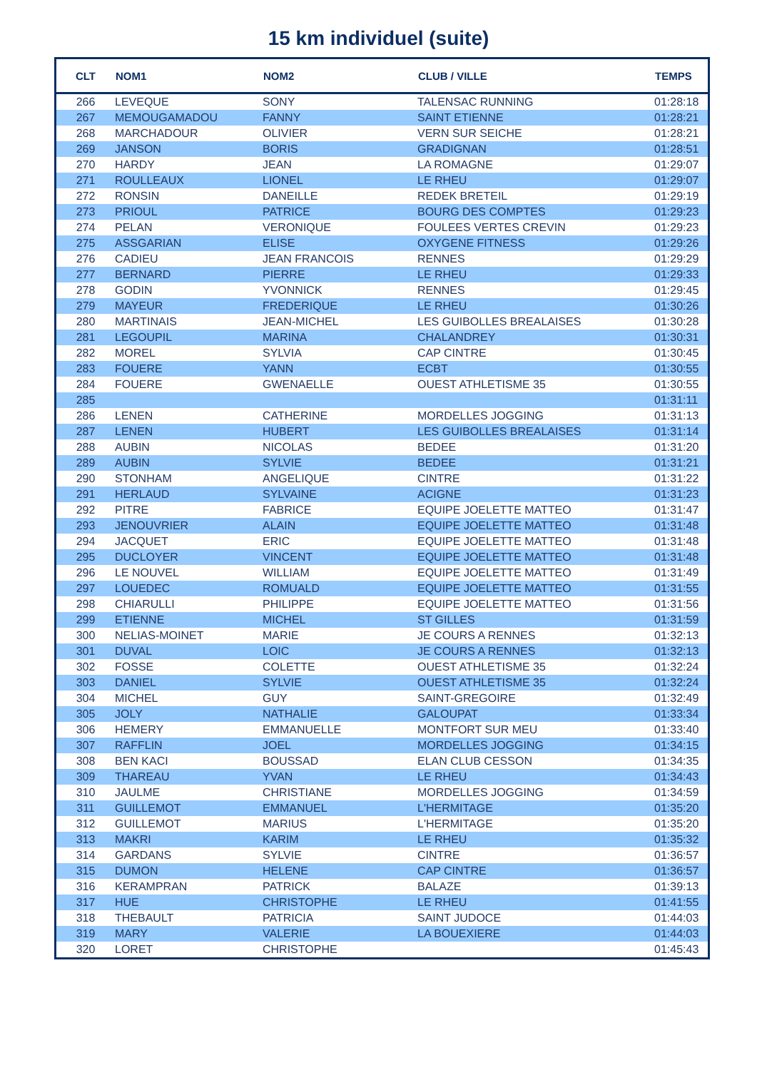15 km individuel (suite)
| CLT | NOM1 | NOM2 | CLUB / VILLE | TEMPS |
| --- | --- | --- | --- | --- |
| 266 | LEVEQUE | SONY | TALENSAC RUNNING | 01:28:18 |
| 267 | MEMOUGAMADOU | FANNY | SAINT ETIENNE | 01:28:21 |
| 268 | MARCHADOUR | OLIVIER | VERN SUR SEICHE | 01:28:21 |
| 269 | JANSON | BORIS | GRADIGNAN | 01:28:51 |
| 270 | HARDY | JEAN | LA ROMAGNE | 01:29:07 |
| 271 | ROULLEAUX | LIONEL | LE RHEU | 01:29:07 |
| 272 | RONSIN | DANEILLE | REDEK BRETEIL | 01:29:19 |
| 273 | PRIOUL | PATRICE | BOURG DES COMPTES | 01:29:23 |
| 274 | PELAN | VERONIQUE | FOULEES VERTES CREVIN | 01:29:23 |
| 275 | ASSGARIAN | ELISE | OXYGENE FITNESS | 01:29:26 |
| 276 | CADIEU | JEAN FRANCOIS | RENNES | 01:29:29 |
| 277 | BERNARD | PIERRE | LE RHEU | 01:29:33 |
| 278 | GODIN | YVONNICK | RENNES | 01:29:45 |
| 279 | MAYEUR | FREDERIQUE | LE RHEU | 01:30:26 |
| 280 | MARTINAIS | JEAN-MICHEL | LES GUIBOLLES BREALAISES | 01:30:28 |
| 281 | LEGOUPIL | MARINA | CHALANDREY | 01:30:31 |
| 282 | MOREL | SYLVIA | CAP CINTRE | 01:30:45 |
| 283 | FOUERE | YANN | ECBT | 01:30:55 |
| 284 | FOUERE | GWENAELLE | OUEST ATHLETISME 35 | 01:30:55 |
| 285 | | | | 01:31:11 |
| 286 | LENEN | CATHERINE | MORDELLES JOGGING | 01:31:13 |
| 287 | LENEN | HUBERT | LES GUIBOLLES BREALAISES | 01:31:14 |
| 288 | AUBIN | NICOLAS | BEDEE | 01:31:20 |
| 289 | AUBIN | SYLVIE | BEDEE | 01:31:21 |
| 290 | STONHAM | ANGELIQUE | CINTRE | 01:31:22 |
| 291 | HERLAUD | SYLVAINE | ACIGNE | 01:31:23 |
| 292 | PITRE | FABRICE | EQUIPE JOELETTE MATTEO | 01:31:47 |
| 293 | JENOUVRIER | ALAIN | EQUIPE JOELETTE MATTEO | 01:31:48 |
| 294 | JACQUET | ERIC | EQUIPE JOELETTE MATTEO | 01:31:48 |
| 295 | DUCLOYER | VINCENT | EQUIPE JOELETTE MATTEO | 01:31:48 |
| 296 | LE NOUVEL | WILLIAM | EQUIPE JOELETTE MATTEO | 01:31:49 |
| 297 | LOUEDEC | ROMUALD | EQUIPE JOELETTE MATTEO | 01:31:55 |
| 298 | CHIARULLI | PHILIPPE | EQUIPE JOELETTE MATTEO | 01:31:56 |
| 299 | ETIENNE | MICHEL | ST GILLES | 01:31:59 |
| 300 | NELIAS-MOINET | MARIE | JE COURS A RENNES | 01:32:13 |
| 301 | DUVAL | LOIC | JE COURS A RENNES | 01:32:13 |
| 302 | FOSSE | COLETTE | OUEST ATHLETISME 35 | 01:32:24 |
| 303 | DANIEL | SYLVIE | OUEST ATHLETISME 35 | 01:32:24 |
| 304 | MICHEL | GUY | SAINT-GREGOIRE | 01:32:49 |
| 305 | JOLY | NATHALIE | GALOUPAT | 01:33:34 |
| 306 | HEMERY | EMMANUELLE | MONTFORT SUR MEU | 01:33:40 |
| 307 | RAFFLIN | JOEL | MORDELLES JOGGING | 01:34:15 |
| 308 | BEN KACI | BOUSSAD | ELAN CLUB CESSON | 01:34:35 |
| 309 | THAREAU | YVAN | LE RHEU | 01:34:43 |
| 310 | JAULME | CHRISTIANE | MORDELLES JOGGING | 01:34:59 |
| 311 | GUILLEMOT | EMMANUEL | L'HERMITAGE | 01:35:20 |
| 312 | GUILLEMOT | MARIUS | L'HERMITAGE | 01:35:20 |
| 313 | MAKRI | KARIM | LE RHEU | 01:35:32 |
| 314 | GARDANS | SYLVIE | CINTRE | 01:36:57 |
| 315 | DUMON | HELENE | CAP CINTRE | 01:36:57 |
| 316 | KERAMPRAN | PATRICK | BALAZE | 01:39:13 |
| 317 | HUE | CHRISTOPHE | LE RHEU | 01:41:55 |
| 318 | THEBAULT | PATRICIA | SAINT JUDOCE | 01:44:03 |
| 319 | MARY | VALERIE | LA BOUEXIERE | 01:44:03 |
| 320 | LORET | CHRISTOPHE | | 01:45:43 |